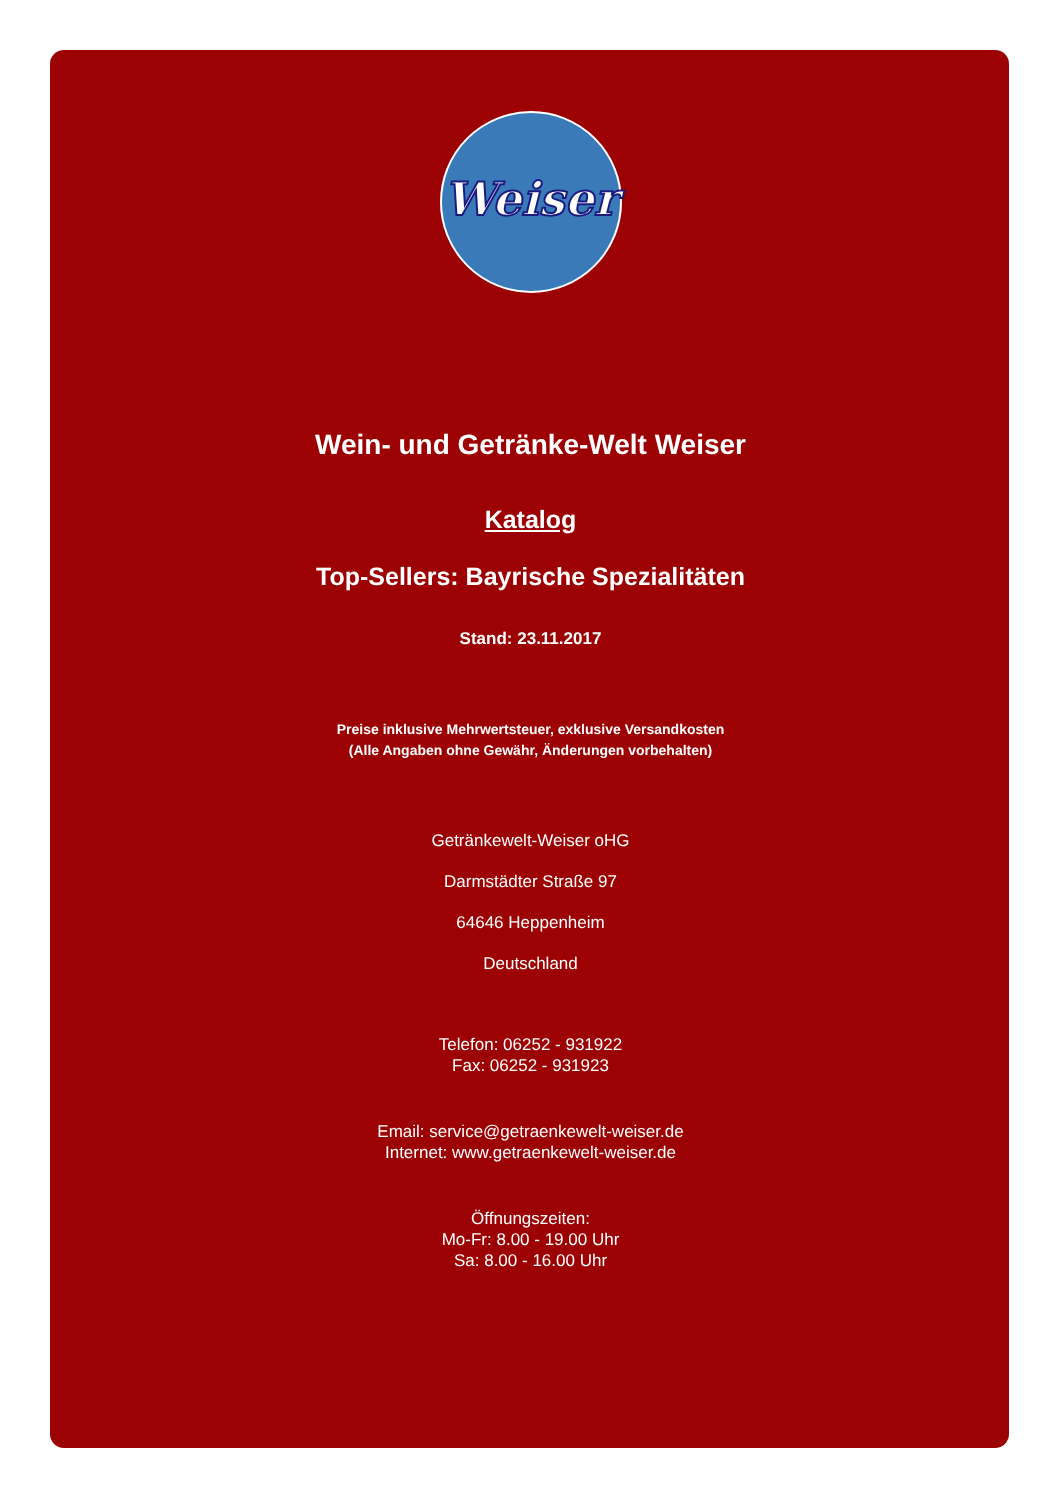Weiser
Wein- und Getränke-Welt Weiser
Katalog
Top-Sellers: Bayrische Spezialitäten
Stand: 23.11.2017
Preise inklusive Mehrwertsteuer, exklusive Versandkosten
(Alle Angaben ohne Gewähr, Änderungen vorbehalten)
Getränkewelt-Weiser oHG
Darmstädter Straße 97
64646 Heppenheim
Deutschland
Telefon: 06252 - 931922
Fax: 06252 - 931923
Email: service@getraenkewelt-weiser.de
Internet: www.getraenkewelt-weiser.de
Öffnungszeiten:
Mo-Fr: 8.00 - 19.00 Uhr
Sa: 8.00 - 16.00 Uhr